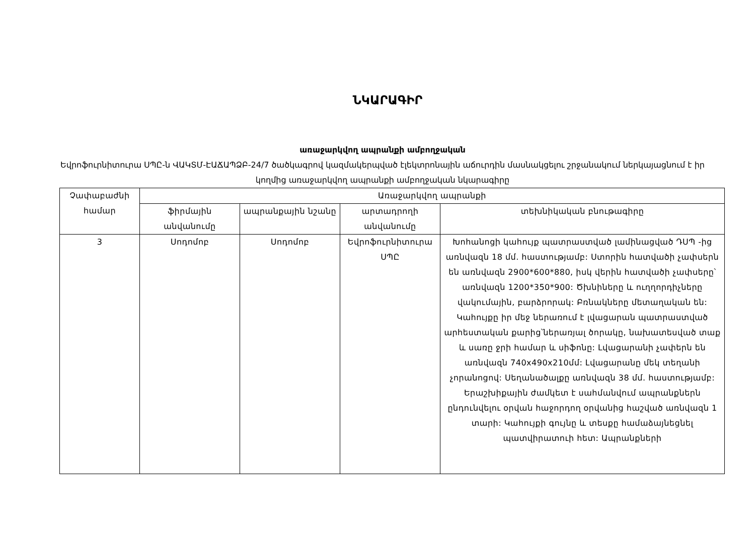ՆԿԱՐԱԳԻՐ
առաջարկվող ապրանքի ամբողջական
Եվրոֆուրնիտուրա ՍՊԸ-ն ՎԱԿՏՄ-ԷԱՃԱՊՁԲ-24/7 ծածկագրով կազմակերպված էլեկտրոնային աճուրդին մասնակցելու շրջանակում ներկայացնում է իր կողմից առաջարկվող ապրանքի ամբողջական նկարագիրը
| Չափաբաժնի համար | Առաջարկվող ապրանքի | | | |
| --- | --- | --- | --- | --- |
| | ֆիրմային անվանումը | ապրանքային նշանը | արտադրողի անվանումը | տեխնիկական բնութագիրը |
| 3 | Սոդոմոբ | Սոդոմոբ | Եվրոֆուրնիտուրա ՍՊԸ | Խոհանոցի կահույք պատրաստված լամինացված ԴՍՊ -ից առնվազն 18 մմ. հաստությամբ: Ստորին հատվածի չափսերն են առնվազն 2900*600*880, իսկ վերին հատվածի չափսերը՝ առնվազն 1200*350*900: Ծխնիները և ուղղորդիչները վակումային, բարձրորակ: Բռնակները մետաղական են: Կահույքը իր մեջ ներառում է լվացարան պատրաստված արհեստական քարից՝ներառյալ ծորակը, նախատեսված տաք և սառը ջրի համար և սիֆոնը: Լվացարանի չափերն են առնվազն 740x490x210մմ: Լվացարանը մեկ տեղանի չորանոցով: Սեղանածալքը առնվազն 38 մմ. հաստությամբ: Երաշխիքային ժամկետ է սահմանվում ապրանքներն ընդունվելու օրվան հաջորդող օրվանից հաշված առնվազն 1 տարի: Կահույքի գույնը և տեսքը համաձայնեցնել պատվիրատուի հետ: Ապրանքների |